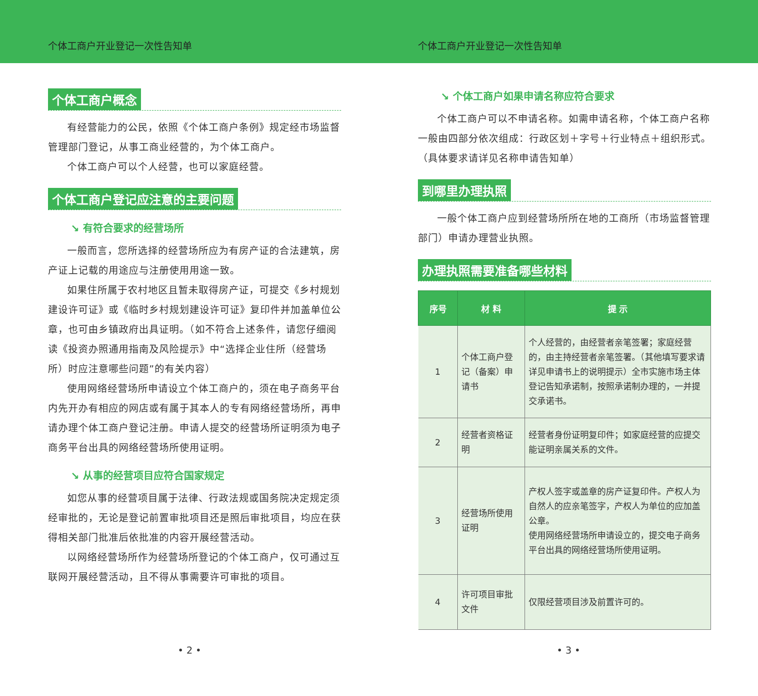个体工商户开业登记一次性告知单 个体工商户开业登记一次性告知单
个体工商户概念
有经营能力的公民，依照《个体工商户条例》规定经市场监督管理部门登记，从事工商业经营的，为个体工商户。
个体工商户可以个人经营，也可以家庭经营。
个体工商户登记应注意的主要问题
↘ 有符合要求的经营场所
一般而言，您所选择的经营场所应为有房产证的合法建筑，房产证上记载的用途应与注册使用用途一致。
如果住所属于农村地区且暂未取得房产证，可提交《乡村规划建设许可证》或《临时乡村规划建设许可证》复印件并加盖单位公章，也可由乡镇政府出具证明。（如不符合上述条件，请您仔细阅读《投资办照通用指南及风险提示》中“选择企业住所（经营场所）时应注意哪些问题”的有关内容）
使用网络经营场所申请设立个体工商户的，须在电子商务平台内先开办有相应的网店或有属于其本人的专有网络经营场所，再申请办理个体工商户登记注册。申请人提交的经营场所证明须为电子商务平台出具的网络经营场所使用证明。
↘ 从事的经营项目应符合国家规定
如您从事的经营项目属于法律、行政法规或国务院决定规定须经审批的，无论是登记前置审批项目还是照后审批项目，均应在获得相关部门批准后依批准的内容开展经营活动。
以网络经营场所作为经营场所登记的个体工商户，仅可通过互联网开展经营活动，且不得从事需要许可审批的项目。
• 2 •
↘ 个体工商户如果申请名称应符合要求
个体工商户可以不申请名称。如需申请名称，个体工商户名称一般由四部分依次组成：行政区划＋字号＋行业特点＋组织形式。（具体要求请详见名称申请告知单）
到哪里办理执照
一般个体工商户应到经营场所所在地的工商所（市场监督管理部门）申请办理营业执照。
办理执照需要准备哪些材料
| 序号 | 材 料 | 提 示 |
| --- | --- | --- |
| 1 | 个体工商户登记（备案）申请书 | 个人经营的，由经营者亲笔签署；家庭经营的，由主持经营者亲笔签署。（其他填写要求请详见申请书上的说明提示）全市实施市场主体登记告知承诺制，按照承诺制办理的，一并提交承诺书。 |
| 2 | 经营者资格证明 | 经营者身份证明复印件；如家庭经营的应提交能证明亲属关系的文件。 |
| 3 | 经营场所使用证明 | 产权人签字或盖章的房产证复印件。产权人为自然人的应亲笔签字，产权人为单位的应加盖公章。 使用网络经营场所申请设立的，提交电子商务平台出具的网络经营场所使用证明。 |
| 4 | 许可项目审批文件 | 仅限经营项目涉及前置许可的。 |
• 3 •